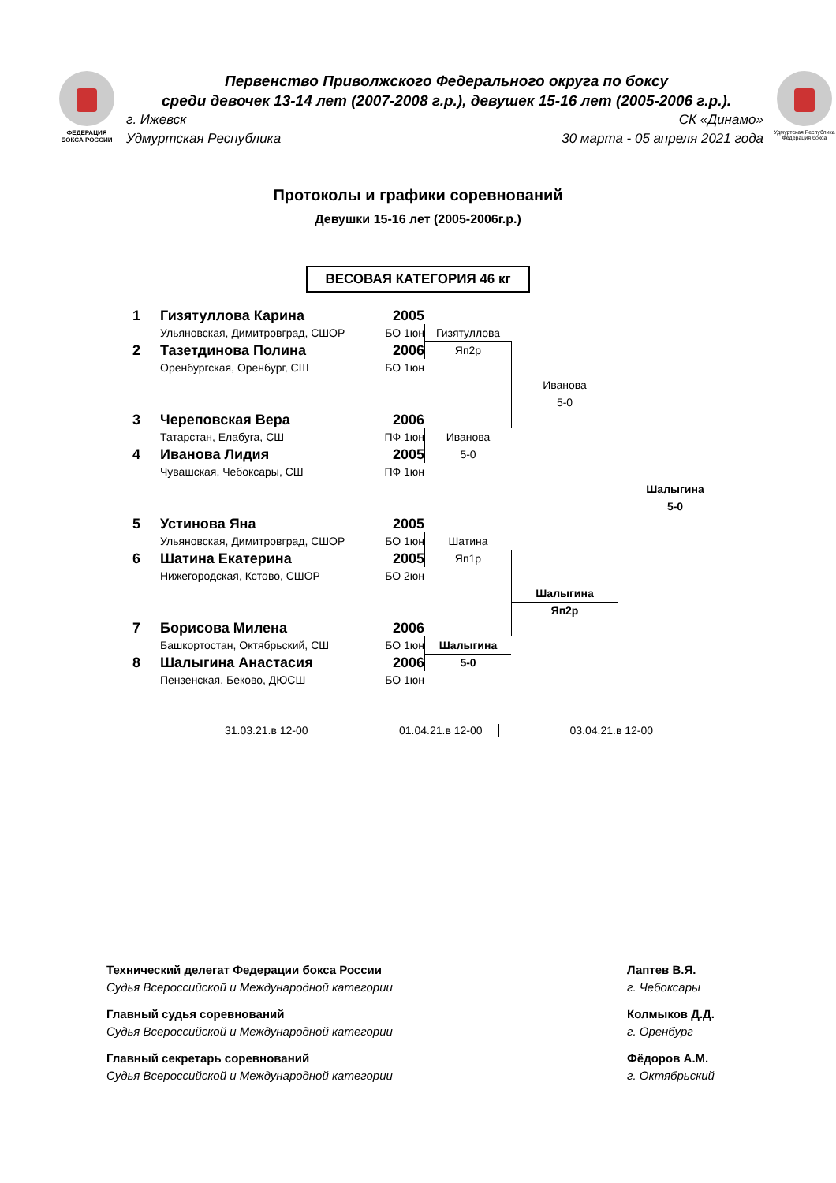ФЕДЕРАЦИЯ
БОКСА РОССИИ
Первенство Приволжского Федерального округа по боксу
среди девочек 13-14 лет (2007-2008 г.р.), девушек 15-16 лет (2005-2006 г.р.).
г. Ижевск СК «Динамо»
Удмуртская Республика 30 марта - 05 апреля 2021 года
Удмуртская Республика
Федерация бокса
Протоколы и графики соревнований
Девушки 15-16 лет (2005-2006г.р.)
ВЕСОВАЯ КАТЕГОРИЯ 46 кг
1
Гизятуллова Карина
2005
Ульяновская, Димитровград, СШОР
БО 1юн
Гизятуллова
2
Тазетдинова Полина
2006
Яп2р
Оренбургская, Оренбург, СШ
БО 1юн
Иванова
5-0
3
Череповская Вера
2006
Татарстан, Елабуга, СШ
ПФ 1юн
Иванова
4
Иванова Лидия
2005
5-0
Чувашская, Чебоксары, СШ
ПФ 1юн
Шалыгина
5-0
5
Устинова Яна
2005
Ульяновская, Димитровград, СШОР
БО 1юн
Шатина
6
Шатина Екатерина
2005
Яп1р
Нижегородская, Кстово, СШОР
БО 2юн
Шалыгина
Яп2р
7
Борисова Милена
2006
Башкортостан, Октябрьский, СШ
БО 1юн
Шалыгина
8
Шалыгина Анастасия
2006
5-0
Пензенская, Беково, ДЮСШ
БО 1юн
31.03.21.в 12-00 01.04.21.в 12-00 03.04.21.в 12-00
Технический делегат Федерации бокса России
Судья Всероссийской и Международной категории
Главный судья соревнований
Судья Всероссийской и Международной категории
Главный секретарь соревнований
Судья Всероссийской и Международной категории
Лаптев В.Я.
г. Чебоксары
Колмыков Д.Д.
г. Оренбург
Фёдоров А.М.
г. Октябрьский